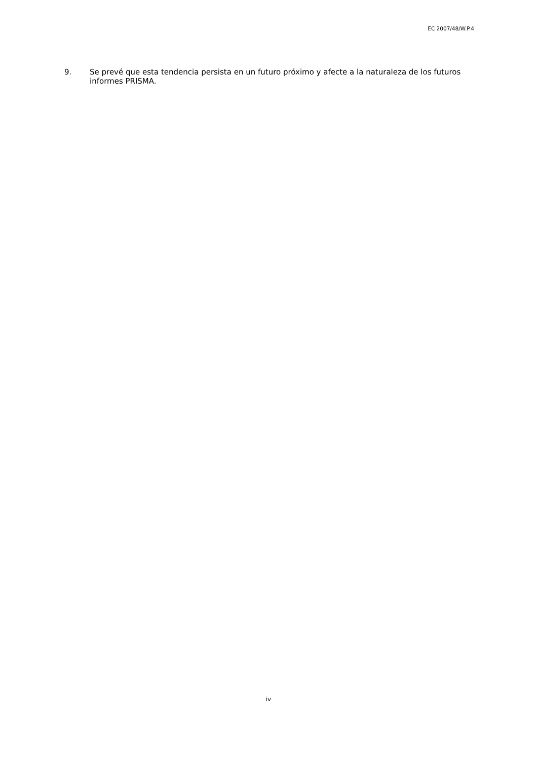EC 2007/48/W.P.4
9. Se prevé que esta tendencia persista en un futuro próximo y afecte a la naturaleza de los futuros informes PRISMA.
iv